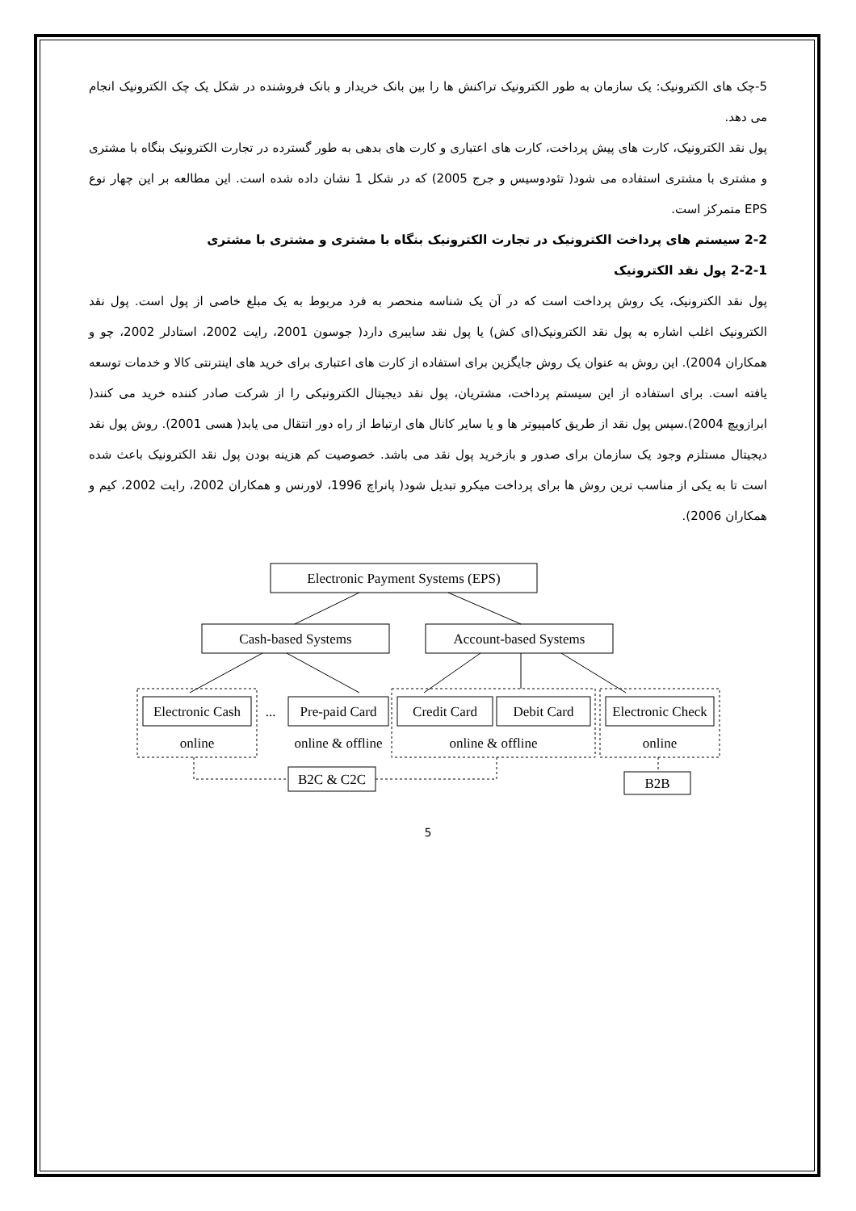5-چک های الکترونیک: یک سازمان به طور الکترونیک تراکنش ها را بین بانک خریدار و بانک فروشنده در شکل یک چک الکترونیک انجام می دهد.
پول نقد الکترونیک، کارت های پیش پرداخت، کارت های اعتباری و کارت های بدهی به طور گسترده در تجارت الکترونیک بنگاه با مشتری و مشتری با مشتری استفاده می شود( تئودوسیس و جرج 2005) که در شکل 1 نشان داده شده است. این مطالعه بر این چهار نوع EPS متمرکز است.
2-2 سیستم های پرداخت الکترونیک در تجارت الکترونیک بنگاه با مشتری و مشتری با مشتری
2-2-1 پول نقد الکترونیک
پول نقد الکترونیک، یک روش پرداخت است که در آن یک شناسه منحصر به فرد مربوط به یک مبلغ خاصی از پول است. پول نقد الکترونیک اغلب اشاره به پول نقد الکترونیک(ای کش) یا پول نقد سایبری دارد( جوسون 2001، رایت 2002، استادلر 2002، چو و همکاران 2004). این روش به عنوان یک روش جایگزین برای استفاده از کارت های اعتباری برای خرید های اینترنتی کالا و خدمات توسعه یافته است. برای استفاده از این سیستم پرداخت، مشتریان، پول نقد دیجیتال الکترونیکی را از شرکت صادر کننده خرید می کنند( ابرازویچ 2004).سپس پول نقد از طریق کامپیوتر ها و یا سایر کانال های ارتباط از راه دور انتقال می یابد( هسی 2001). روش پول نقد دیجیتال مستلزم وجود یک سازمان برای صدور و بازخرید پول نقد می باشد. خصوصیت کم هزینه بودن پول نقد الکترونیک باعث شده است تا به یکی از مناسب ترین روش ها برای پرداخت میکرو تبدیل شود( پانراچ 1996، لاورنس و همکاران 2002، رایت 2002، کیم و همکاران 2006).
Electronic Payment Systems (EPS)
Cash-based Systems
Account-based Systems
Electronic Cash
...
Pre-paid Card
Credit Card
Debit Card
Electronic Check
online
online & offline
online & offline
online
B2C & C2C
B2B
5